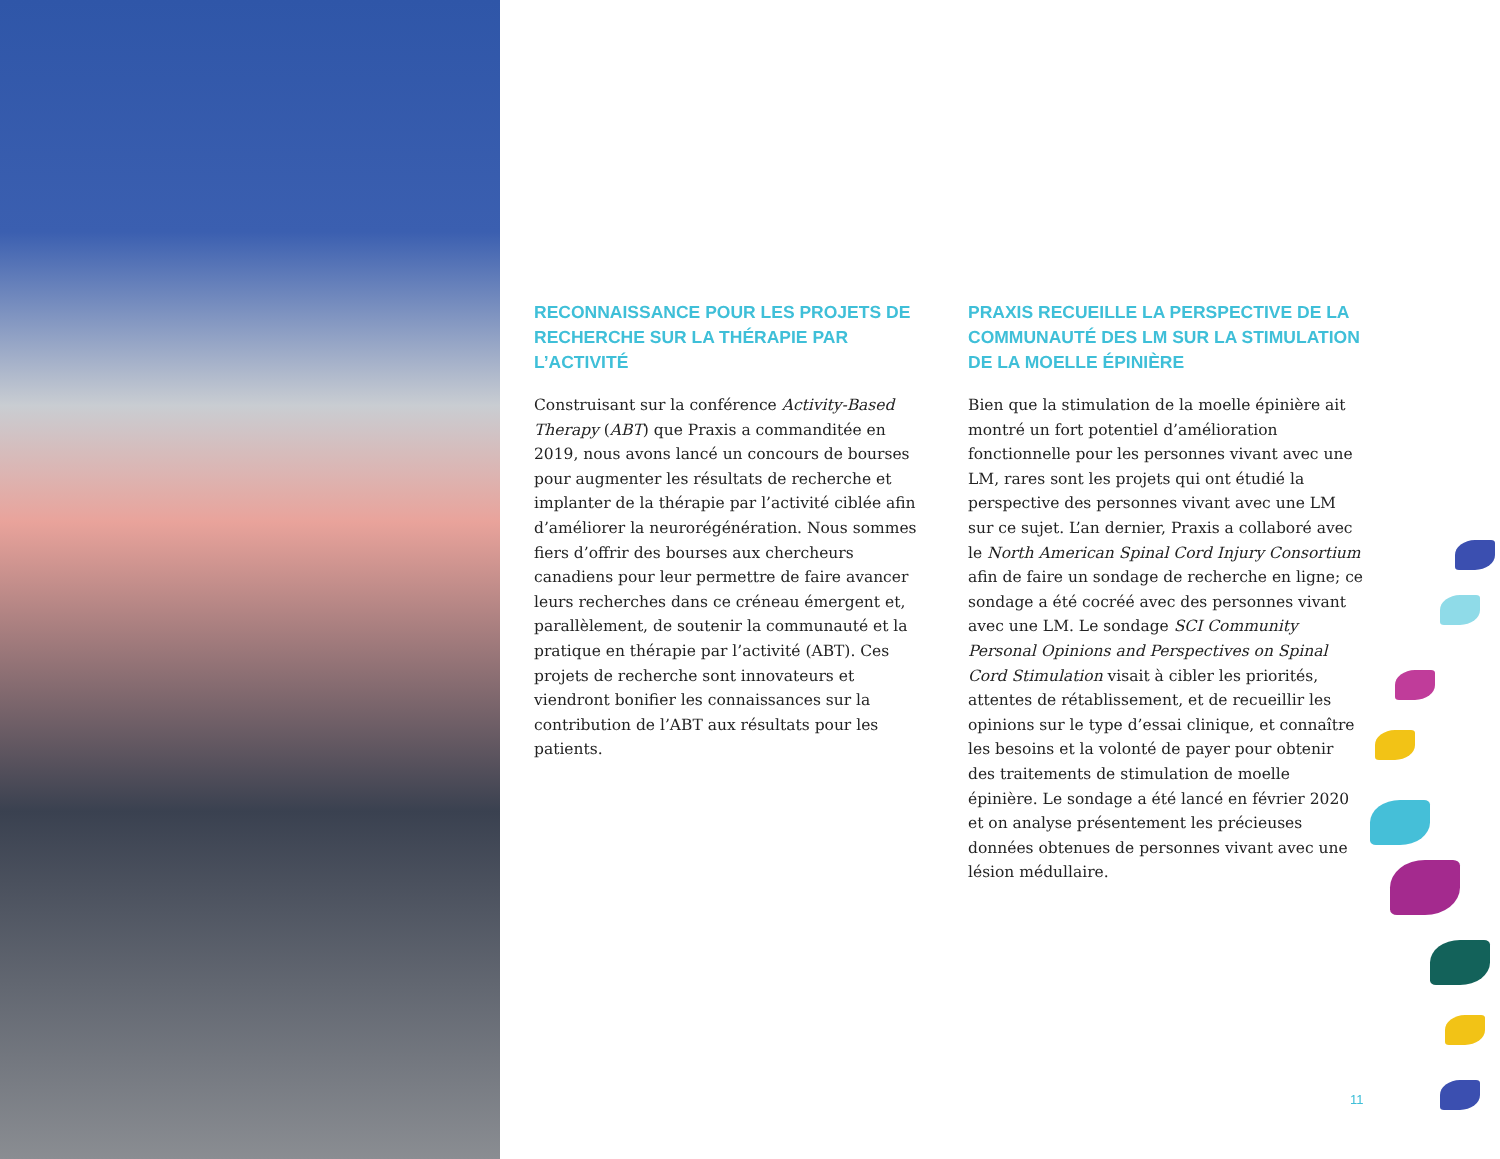RECONNAISSANCE POUR LES PROJETS DE RECHERCHE SUR LA THÉRAPIE PAR L’ACTIVITÉ
Construisant sur la conférence Activity-Based Therapy (ABT) que Praxis a commanditée en 2019, nous avons lancé un concours de bourses pour augmenter les résultats de recherche et implanter de la thérapie par l’activité ciblée afin d’améliorer la neurorégénération. Nous sommes fiers d’offrir des bourses aux chercheurs canadiens pour leur permettre de faire avancer leurs recherches dans ce créneau émergent et, parallèlement, de soutenir la communauté et la pratique en thérapie par l’activité (ABT). Ces projets de recherche sont innovateurs et viendront bonifier les connaissances sur la contribution de l’ABT aux résultats pour les patients.
PRAXIS RECUEILLE LA PERSPECTIVE DE LA COMMUNAUTÉ DES LM SUR LA STIMULATION DE LA MOELLE ÉPINIÈRE
Bien que la stimulation de la moelle épinière ait montré un fort potentiel d’amélioration fonctionnelle pour les personnes vivant avec une LM, rares sont les projets qui ont étudié la perspective des personnes vivant avec une LM sur ce sujet. L’an dernier, Praxis a collaboré avec le North American Spinal Cord Injury Consortium afin de faire un sondage de recherche en ligne; ce sondage a été cocréé avec des personnes vivant avec une LM. Le sondage SCI Community Personal Opinions and Perspectives on Spinal Cord Stimulation visait à cibler les priorités, attentes de rétablissement, et de recueillir les opinions sur le type d’essai clinique, et connaître les besoins et la volonté de payer pour obtenir des traitements de stimulation de moelle épinière. Le sondage a été lancé en février 2020 et on analyse présentement les précieuses données obtenues de personnes vivant avec une lésion médullaire.
11